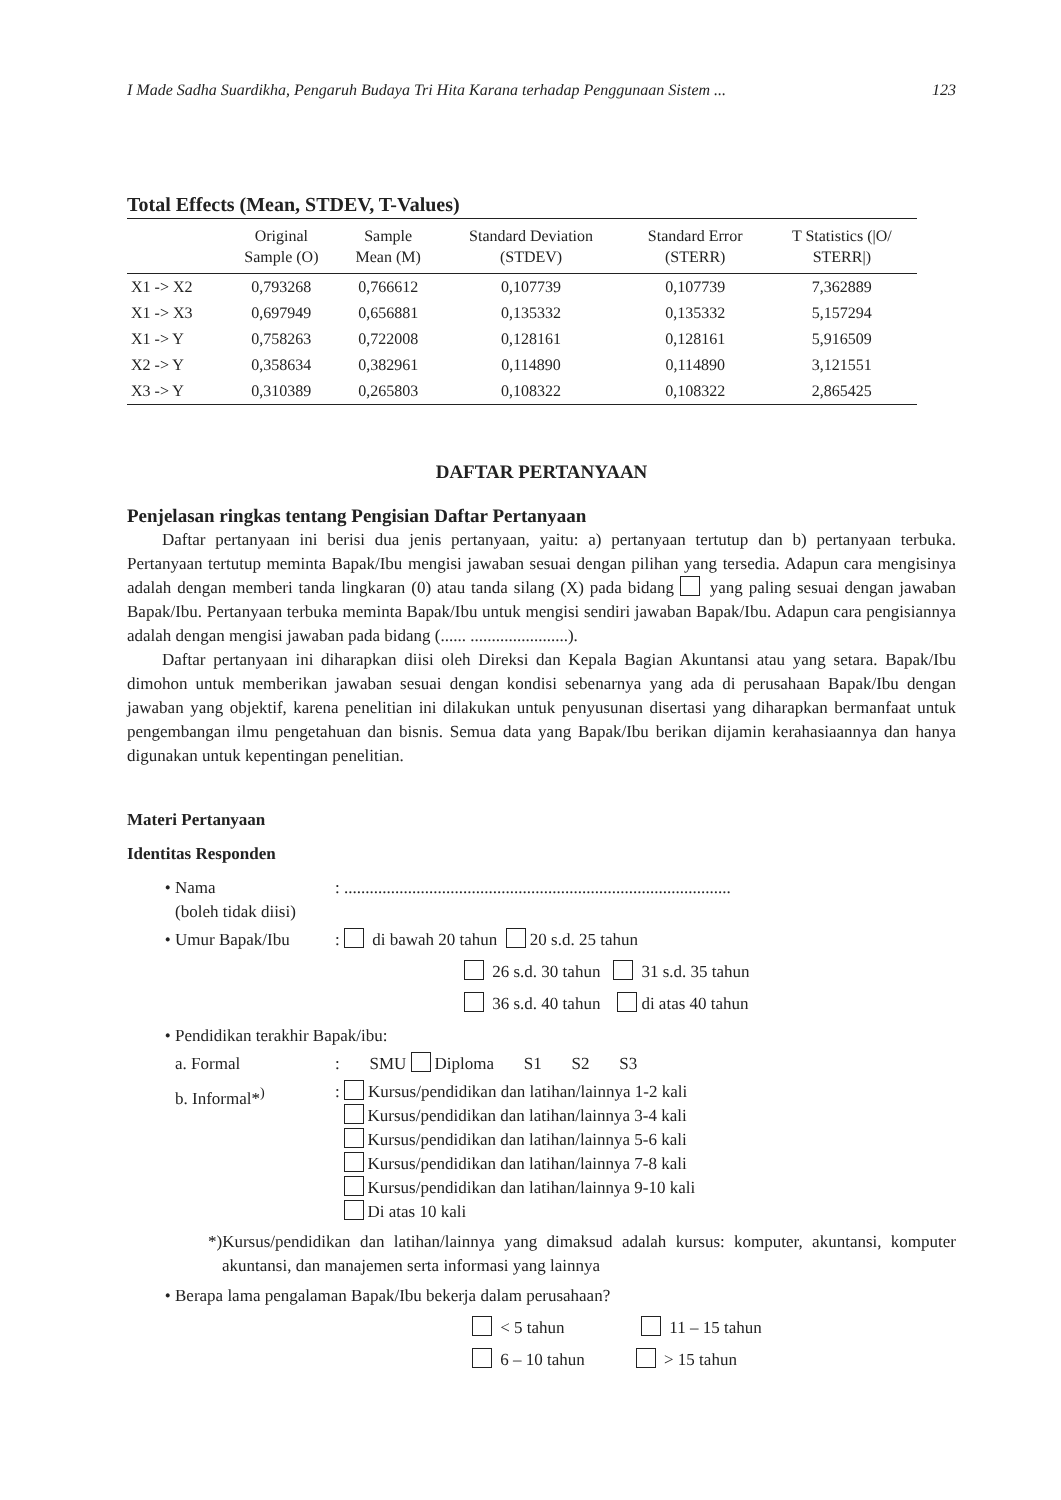I Made Sadha Suardikha, Pengaruh Budaya Tri Hita Karana terhadap Penggunaan Sistem ... 123
Total Effects (Mean, STDEV, T-Values)
| | Original Sample (O) | Sample Mean (M) | Standard Deviation (STDEV) | Standard Error (STERR) | T Statistics (/O/ STERR/) |
| --- | --- | --- | --- | --- | --- |
| X1 -> X2 | 0,793268 | 0,766612 | 0,107739 | 0,107739 | 7,362889 |
| X1 -> X3 | 0,697949 | 0,656881 | 0,135332 | 0,135332 | 5,157294 |
| X1 -> Y | 0,758263 | 0,722008 | 0,128161 | 0,128161 | 5,916509 |
| X2 -> Y | 0,358634 | 0,382961 | 0,114890 | 0,114890 | 3,121551 |
| X3 -> Y | 0,310389 | 0,265803 | 0,108322 | 0,108322 | 2,865425 |
DAFTAR PERTANYAAN
Penjelasan ringkas tentang Pengisian Daftar Pertanyaan
Daftar pertanyaan ini berisi dua jenis pertanyaan, yaitu: a) pertanyaan tertutup dan b) pertanyaan terbuka. Pertanyaan tertutup meminta Bapak/Ibu mengisi jawaban sesuai dengan pilihan yang tersedia. Adapun cara mengisinya adalah dengan memberi tanda lingkaran (0) atau tanda silang (X) pada bidang yang paling sesuai dengan jawaban Bapak/Ibu. Pertanyaan terbuka meminta Bapak/Ibu untuk mengisi sendiri jawaban Bapak/Ibu. Adapun cara pengisiannya adalah dengan mengisi jawaban pada bidang (...... .......................).
Daftar pertanyaan ini diharapkan diisi oleh Direksi dan Kepala Bagian Akuntansi atau yang setara. Bapak/Ibu dimohon untuk memberikan jawaban sesuai dengan kondisi sebenarnya yang ada di perusahaan Bapak/Ibu dengan jawaban yang objektif, karena penelitian ini dilakukan untuk penyusunan disertasi yang diharapkan bermanfaat untuk pengembangan ilmu pengetahuan dan bisnis. Semua data yang Bapak/Ibu berikan dijamin kerahasiaannya dan hanya digunakan untuk kepentingan penelitian.
Materi Pertanyaan
Identitas Responden
• Nama
(boleh tidak diisi)
: ...........................................................................................
• Umur Bapak/Ibu : di bawah 20 tahun 20 s.d. 25 tahun
26 s.d. 30 tahun 31 s.d. 35 tahun
36 s.d. 40 tahun di atas 40 tahun
• Pendidikan terakhir Bapak/ibu:
a. Formal : SMU Diploma S1 S2 S3
b. Informal*<sup>)</sup> : Kursus/pendidikan dan latihan/lainnya 1-2 kali
Kursus/pendidikan dan latihan/lainnya 3-4 kali
Kursus/pendidikan dan latihan/lainnya 5-6 kali
Kursus/pendidikan dan latihan/lainnya 7-8 kali
Kursus/pendidikan dan latihan/lainnya 9-10 kali
Di atas 10 kali
*)Kursus/pendidikan dan latihan/lainnya yang dimaksud adalah kursus: komputer, akuntansi, komputer akuntansi, dan manajemen serta informasi yang lainnya
• Berapa lama pengalaman Bapak/Ibu bekerja dalam perusahaan?
< 5 tahun 11 – 15 tahun
6 – 10 tahun > 15 tahun